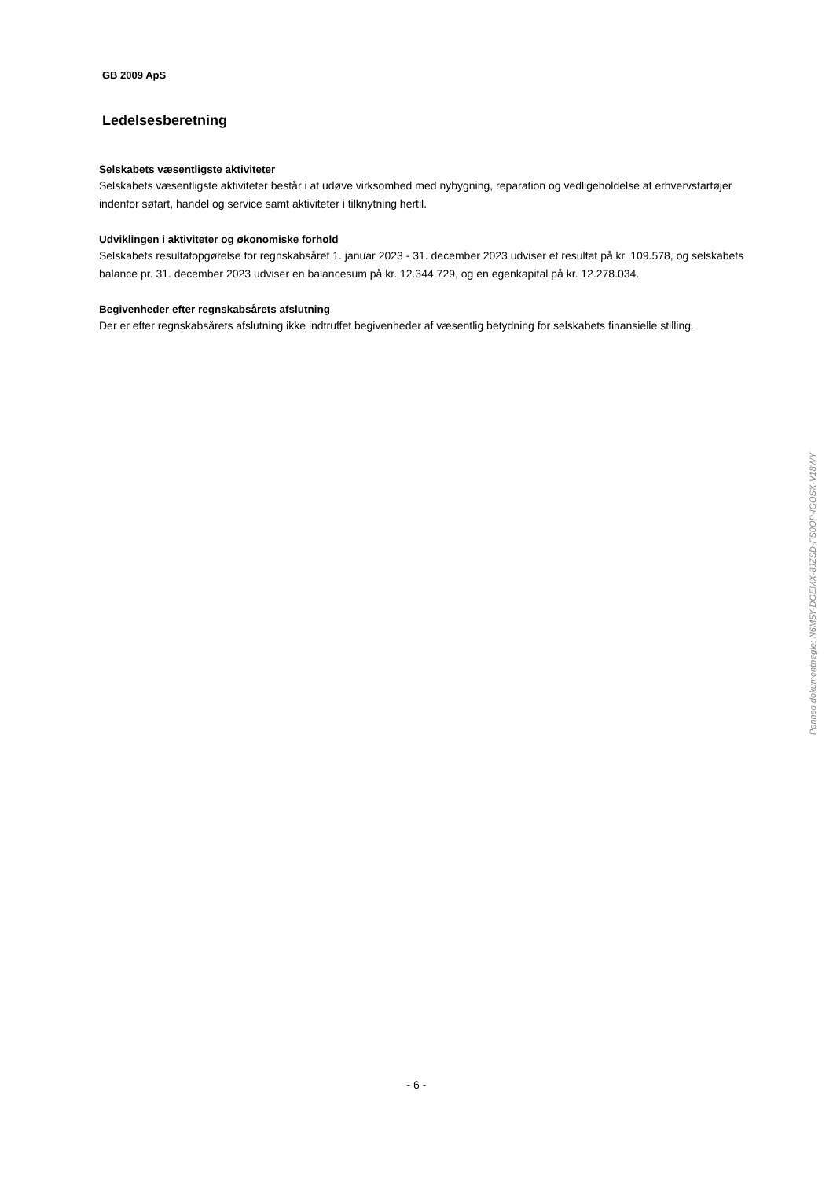GB 2009 ApS
Ledelsesberetning
Selskabets væsentligste aktiviteter
Selskabets væsentligste aktiviteter består i at udøve virksomhed med nybygning, reparation og vedligeholdelse af erhvervsfartøjer indenfor søfart, handel og service samt aktiviteter i tilknytning hertil.
Udviklingen i aktiviteter og økonomiske forhold
Selskabets resultatopgørelse for regnskabsåret 1. januar 2023 - 31. december 2023 udviser et resultat på kr. 109.578, og selskabets balance pr. 31. december 2023 udviser en balancesum på kr. 12.344.729, og en egenkapital på kr. 12.278.034.
Begivenheder efter regnskabsårets afslutning
Der er efter regnskabsårets afslutning ikke indtruffet begivenheder af væsentlig betydning for selskabets finansielle stilling.
Penneo dokumentnøgle: N6M5Y-DGEMX-8JZSD-FS0OP-IGOSX-V18WY
- 6 -